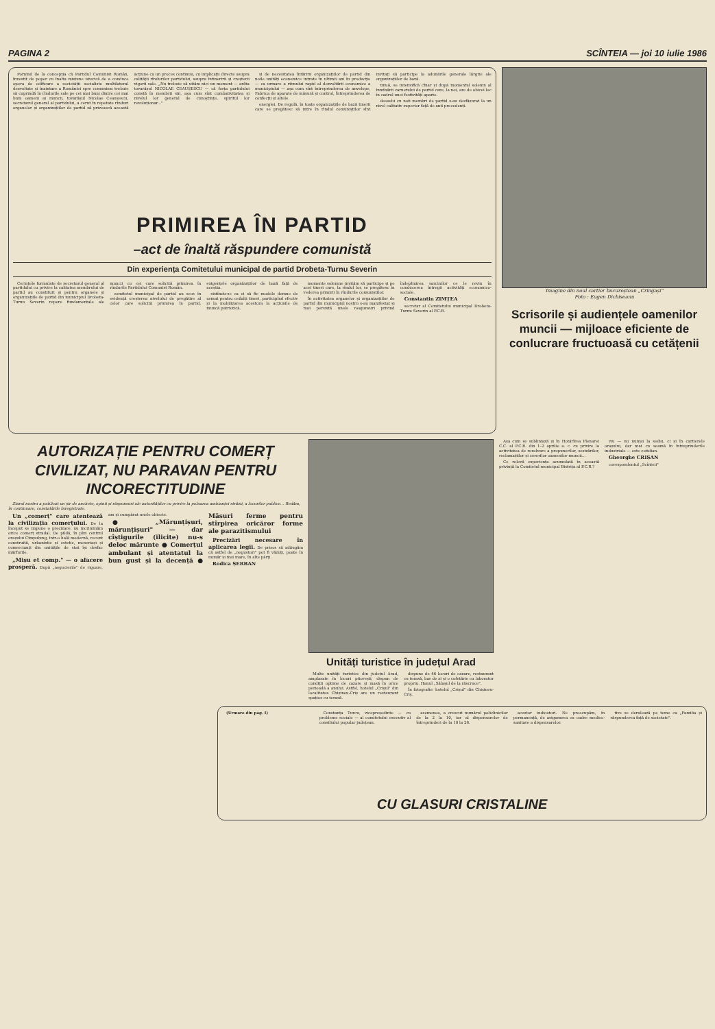PAGINA 2 SCÎNTEIA — joi 10 iulie 1986
Pornind de la concepția că Partidul Comunist Român, învestit de popor cu înalta misiune istorică de a conduce opera de edificare a societății socialiste multilateral dezvoltate și înaintare a României spre comunism trebuie să cuprindă în rîndurile sale pe cei mai buni dintre cei mai buni oameni ai muncii, tovarășul Nicolae Ceaușescu, secretarul general al partidului, a cerut în repetate rînduri organelor și organizațiilor de partid să privească această acțiune ca un proces continuu, cu implicații directe asupra calității rîndurilor partidului, asupra întineririi și creșterii vigorii sale. „Nu trebuie să uităm nici un moment — arăta tovarășul NICOLAE CEAUȘESCU — că forța partidului constă în membrii săi, așa cum sînt combativitatea și nivelul lor general de cunoștințe, spiritul lor revoluționar..."
și de necesitatea întăririi organizațiilor de partid din noile unități economice intrate în ultimii ani în producție — ca urmare a ritmului rapid al dezvoltării economice a municipiului — așa cum sînt întreprinderea de anvelope, Fabrica de aparate de măsură și control, Întreprinderea de confecții și altele.
energiei. De regulă, în toate organizațiile de bază tinerii care se pregătesc să intre în rîndul comuniștilor sînt invitați să participe la adunările generale lărgite ale organizațiilor de bază.
tinuă, se intensifică chiar și după momentul solemn al înmînării carnetului de partid care, la noi, are de obicei loc în cadrul unei festivități aparte.
deosebi cu noii membri de partid s-au desfășurat la un nivel calitativ superior față de anii precedenți.
PRIMIREA ÎN PARTID
–act de înaltă răspundere comunistă
Din experiența Comitetului municipal de partid Drobeta-Turnu Severin
Cerințele formulate de secretarul general al partidului cu privire la calitatea membrului de partid au constituit și pentru organele și organizațiile de partid din municipiul Drobeta-Turnu Severin repere fundamentale ale muncii cu cei care solicită primirea în rîndurile Partidului Comunist Român.
comitetul municipal de partid au scos în evidență creșterea nivelului de pregătire al celor care solicită primirea în partid, exigențele organizațiilor de bază față de aceștia.
sistîndu-se ca ei să fie modele demne de urmat pentru ceilalți tineri, participînd efectiv și la mobilizarea acestora la acțiunile de muncă patriotică.
momente solemne invităm să participe și pe acei tineri care, la rîndul lor, se pregătesc în vederea primirii în rîndurile comuniștilor.
În activitatea organelor și organizațiilor de partid din municipiul nostru s-au manifestat și mai persistă unele neajunsuri privind îndeplinirea sarcinilor ce le revin în conducerea întregii activități economico-sociale.
Constantin ZIMȚEA
secretar al Comitetului municipal Drobeta-Turnu Severin al P.C.R.
Imagine din noul cartier bucureștean „Cringași"
Foto : Eugen Dichiseanu
Scrisorile și audiențele oamenilor muncii — mijloace eficiente de conlucrare fructuoasă cu cetățenii
AUTORIZAȚIE PENTRU COMERȚ CIVILIZAT, NU PARAVAN PENTRU INCORECTITUDINE
Ziarul nostru a publicat un șir de anchete, opinii și răspunsuri ale autorităților cu privire la poluarea ambianței străzii, a locurilor publice... Redăm, în continuare, constatările înregistrate.
Un „comerț" care atentează la civilizația comerțului. De la început se impune o precizare: nu incriminăm orice comerț stradal. De pildă, în plin centrul orașului Cîmpulung, într-o hală modernă, recent construită, urbanistic și estetic, meseriași și comercianți din unitățile de stat își desfac mărfurile.
„Mișu et comp." — o afacere prosperă. După „negocierile" de rigoare, am și cumpărat unele obiecte.
● „Mărunțișuri, mărunțișuri" — dar cîștigurile (ilicite) nu-s deloc mărunte ● Comerțul ambulant și atentatul la bun gust și la decență ● Măsuri ferme pentru stîrpirea oricăror forme ale parazitismului
Precizări necesare în aplicarea legii. De prisos să adăugăm că astfel de „negustori" pot fi văzuți, poate în număr și mai mare, în alte părți.
Rodica ȘERBAN
Unități turistice în județul Arad
Multe unități turistice din județul Arad, amplasate în locuri pitorești, dispun de condiții optime de cazare și masă în orice perioadă a anului. Astfel, hotelul „Crișul" din localitatea Chișineu-Criș are un restaurant spațios cu terasă.
dispune de 46 locuri de cazare, restaurant cu terasă, bar de zi și o cofetărie cu laborator propriu. Hanul „Sălașul de la răscruce".
În fotografie: hotelul „Crișul" din Chișineu-Criș.
Așa cum se subliniază și în Hotărîrea Plenarei C.C. al P.C.R. din 1–2 aprilie a. c. cu privire la activitatea de rezolvare a propunerilor, sesizărilor, reclamațiilor și cererilor oamenilor muncii...
Ce relevă experiența acumulată în această privință la Comitetul municipal Bistrița al P.C.R.?
viu — nu numai la sediu, ci și în cartierele orașului, dar mai cu seamă în întreprinderile industriale — este cotidian.
Gheorghe CRIȘAN
corespondentul „Scînteii"
(Urmare din pag. I)
Constanța Turcu, vicepreședinte — cu probleme sociale — al comitetului executiv al consiliului popular județean.
asemenea, a crescut numărul policlinicilor de la 2 la 10, iar al dispensarelor de întreprinderi de la 10 la 26.
acestor indicatori. Ne preocupăm, în permanență, de asigurarea cu cadre medico-sanitare a dispensarelor.
tive se derulează pe teme ca „Familia și răspunderea față de societate".
CU GLASURI CRISTALINE